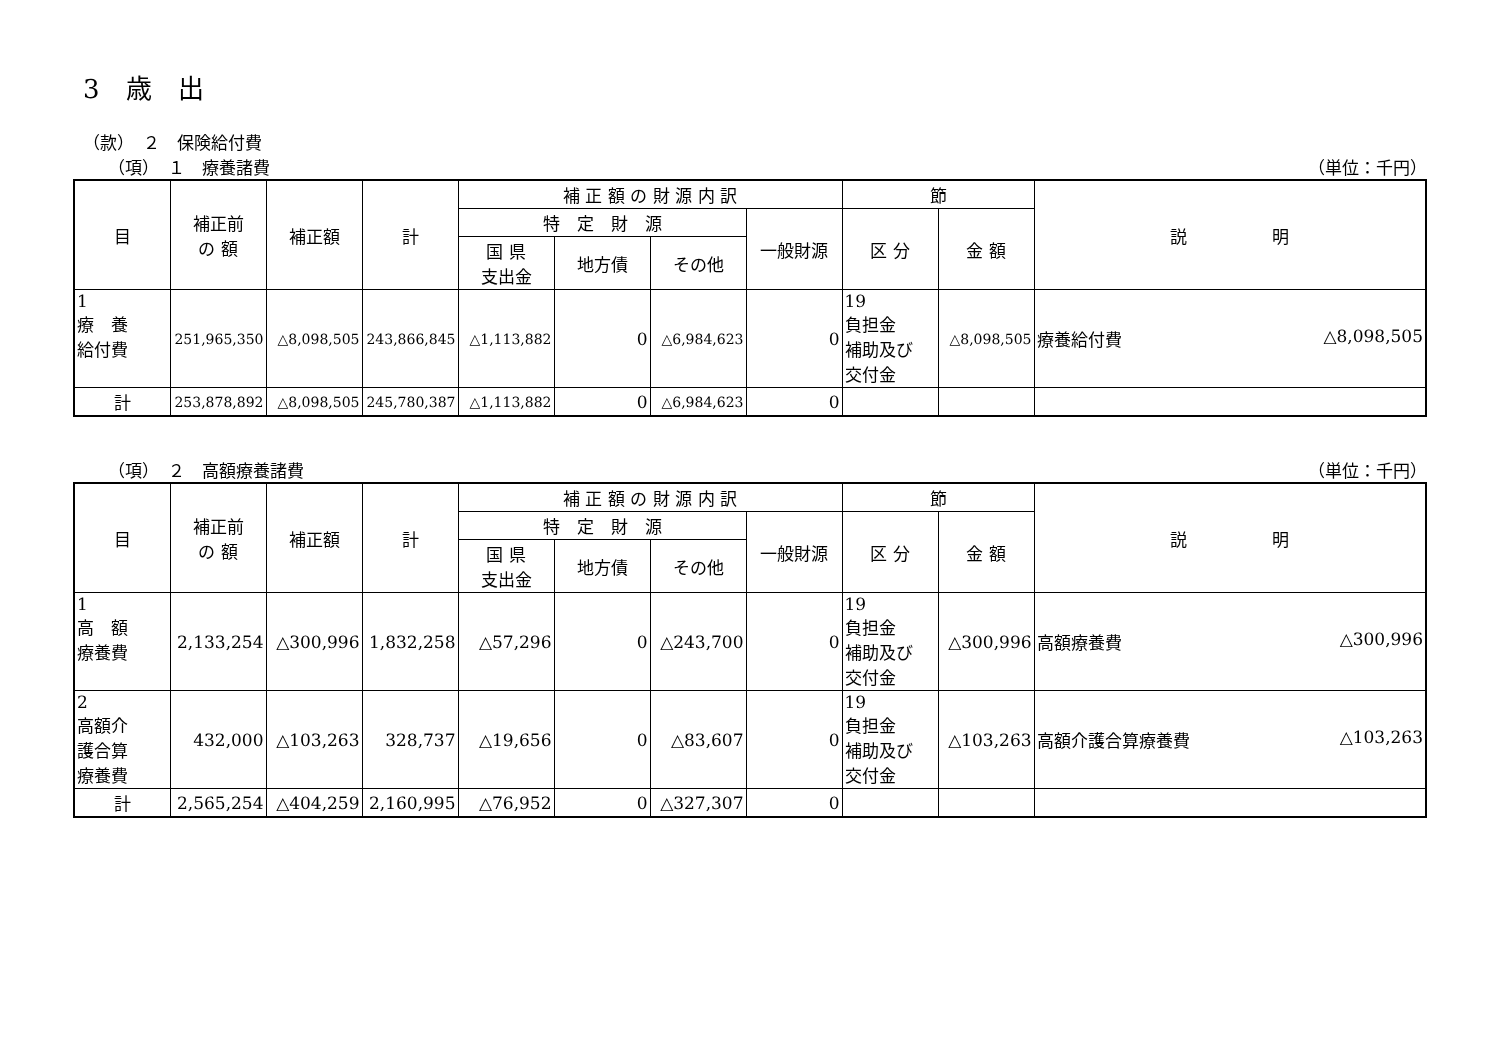3　歳　出
（款）　２　保険給付費
（項）　１　療養諸費 （単位：千円）
| 目 | 補正前 の 額 | 補正額 | 計 | 補 正 額 の 財 源 内 訳 | | | | 節 | | 説 明 |
| --- | --- | --- | --- | --- | --- | --- | --- | --- | --- | --- |
| | | | | 特 定 財 源 | | | 一般財源 | 区 分 | 金 額 | |
| | | | | 国 県 支出金 | 地方債 | その他 | | | | |
| 1 療 養 給付費 | 251,965,350 | △8,098,505 | 243,866,845 | △1,113,882 | 0 | △6,984,623 | 0 | 19 負担金 補助及び 交付金 | △8,098,505 | 療養給付費 △8,098,505 |
| 計 | 253,878,892 | △8,098,505 | 245,780,387 | △1,113,882 | 0 | △6,984,623 | 0 | | | |
（項）　２　高額療養諸費 （単位：千円）
| 目 | 補正前 の 額 | 補正額 | 計 | 補 正 額 の 財 源 内 訳 | | | | 節 | | 説 明 |
| --- | --- | --- | --- | --- | --- | --- | --- | --- | --- | --- |
| | | | | 特 定 財 源 | | | 一般財源 | 区 分 | 金 額 | |
| | | | | 国 県 支出金 | 地方債 | その他 | | | | |
| 1 高 額 療養費 | 2,133,254 | △300,996 | 1,832,258 | △57,296 | 0 | △243,700 | 0 | 19 負担金 補助及び 交付金 | △300,996 | 高額療養費 △300,996 |
| 2 高額介 護合算 療養費 | 432,000 | △103,263 | 328,737 | △19,656 | 0 | △83,607 | 0 | 19 負担金 補助及び 交付金 | △103,263 | 高額介護合算療養費 △103,263 |
| 計 | 2,565,254 | △404,259 | 2,160,995 | △76,952 | 0 | △327,307 | 0 | | | |